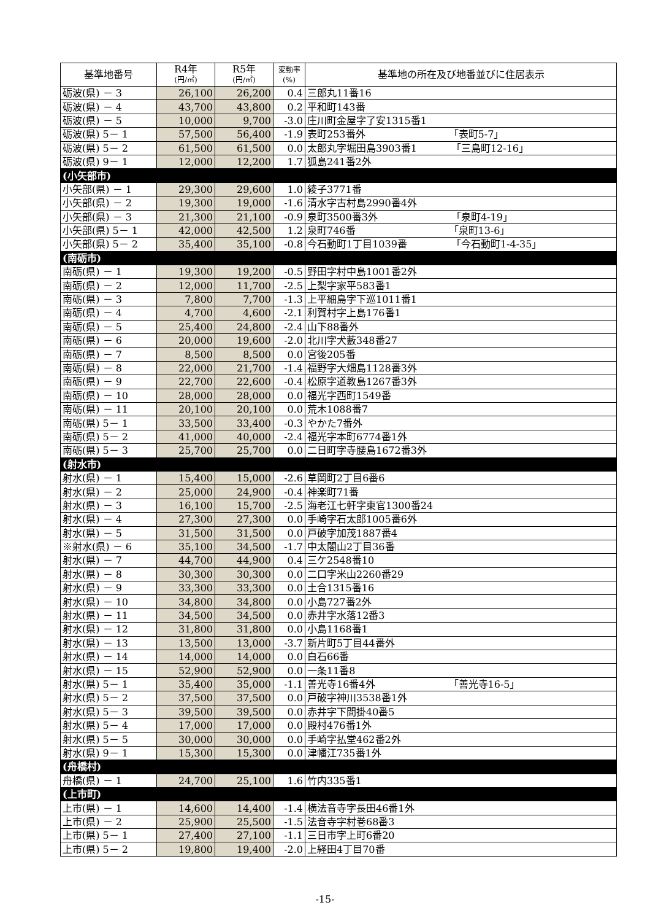| 基準地番号 | R4年 (円/㎡) | R5年 (円/㎡) | 変動率 (%) | 基準地の所在及び地番並びに住居表示 |
| --- | --- | --- | --- | --- |
| 砺波(県) － 3 | 26,100 | 26,200 | 0.4 | 三郎丸11番16 |
| 砺波(県) － 4 | 43,700 | 43,800 | 0.2 | 平和町143番 |
| 砺波(県) － 5 | 10,000 | 9,700 | -3.0 | 庄川町金屋字了安1315番1 |
| 砺波(県) 5－ 1 | 57,500 | 56,400 | -1.9 | 表町253番外 「表町5-7」 |
| 砺波(県) 5－ 2 | 61,500 | 61,500 | 0.0 | 太郎丸字堀田島3903番1 「三島町12-16」 |
| 砺波(県) 9－ 1 | 12,000 | 12,200 | 1.7 | 狐島241番2外 |
| (小矢部市) | | | | |
| 小矢部(県) － 1 | 29,300 | 29,600 | 1.0 | 綾子3771番 |
| 小矢部(県) － 2 | 19,300 | 19,000 | -1.6 | 清水字古村島2990番4外 |
| 小矢部(県) － 3 | 21,300 | 21,100 | -0.9 | 泉町3500番3外 「泉町4-19」 |
| 小矢部(県) 5－ 1 | 42,000 | 42,500 | 1.2 | 泉町746番 「泉町13-6」 |
| 小矢部(県) 5－ 2 | 35,400 | 35,100 | -0.8 | 今石動町1丁目1039番 「今石動町1-4-35」 |
| (南砺市) | | | | |
| 南砺(県) － 1 | 19,300 | 19,200 | -0.5 | 野田字村中島1001番2外 |
| 南砺(県) － 2 | 12,000 | 11,700 | -2.5 | 上梨字家平583番1 |
| 南砺(県) － 3 | 7,800 | 7,700 | -1.3 | 上平細島字下巡1011番1 |
| 南砺(県) － 4 | 4,700 | 4,600 | -2.1 | 利賀村字上島176番1 |
| 南砺(県) － 5 | 25,400 | 24,800 | -2.4 | 山下88番外 |
| 南砺(県) － 6 | 20,000 | 19,600 | -2.0 | 北川字犬藪348番27 |
| 南砺(県) － 7 | 8,500 | 8,500 | 0.0 | 宮後205番 |
| 南砺(県) － 8 | 22,000 | 21,700 | -1.4 | 福野字大畑島1128番3外 |
| 南砺(県) － 9 | 22,700 | 22,600 | -0.4 | 松原字道教島1267番3外 |
| 南砺(県) － 10 | 28,000 | 28,000 | 0.0 | 福光字西町1549番 |
| 南砺(県) － 11 | 20,100 | 20,100 | 0.0 | 荒木1088番7 |
| 南砺(県) 5－ 1 | 33,500 | 33,400 | -0.3 | やかた7番外 |
| 南砺(県) 5－ 2 | 41,000 | 40,000 | -2.4 | 福光字本町6774番1外 |
| 南砺(県) 5－ 3 | 25,700 | 25,700 | 0.0 | 二日町字寺腰島1672番3外 |
| (射水市) | | | | |
| 射水(県) － 1 | 15,400 | 15,000 | -2.6 | 草岡町2丁目6番6 |
| 射水(県) － 2 | 25,000 | 24,900 | -0.4 | 神楽町71番 |
| 射水(県) － 3 | 16,100 | 15,700 | -2.5 | 海老江七軒字東官1300番24 |
| 射水(県) － 4 | 27,300 | 27,300 | 0.0 | 手崎字石太郎1005番6外 |
| 射水(県) － 5 | 31,500 | 31,500 | 0.0 | 戸破字加茂1887番4 |
| ※射水(県) － 6 | 35,100 | 34,500 | -1.7 | 中太閤山2丁目36番 |
| 射水(県) － 7 | 44,700 | 44,900 | 0.4 | 三ケ2548番10 |
| 射水(県) － 8 | 30,300 | 30,300 | 0.0 | 二口字米山2260番29 |
| 射水(県) － 9 | 33,300 | 33,300 | 0.0 | 土合1315番16 |
| 射水(県) － 10 | 34,800 | 34,800 | 0.0 | 小島727番2外 |
| 射水(県) － 11 | 34,500 | 34,500 | 0.0 | 赤井字水落12番3 |
| 射水(県) － 12 | 31,800 | 31,800 | 0.0 | 小島1168番1 |
| 射水(県) － 13 | 13,500 | 13,000 | -3.7 | 新片町5丁目44番外 |
| 射水(県) － 14 | 14,000 | 14,000 | 0.0 | 白石66番 |
| 射水(県) － 15 | 52,900 | 52,900 | 0.0 | 一条11番8 |
| 射水(県) 5－ 1 | 35,400 | 35,000 | -1.1 | 善光寺16番4外 「善光寺16-5」 |
| 射水(県) 5－ 2 | 37,500 | 37,500 | 0.0 | 戸破字神川3538番1外 |
| 射水(県) 5－ 3 | 39,500 | 39,500 | 0.0 | 赤井字下間掛40番5 |
| 射水(県) 5－ 4 | 17,000 | 17,000 | 0.0 | 殿村476番1外 |
| 射水(県) 5－ 5 | 30,000 | 30,000 | 0.0 | 手崎字払堂462番2外 |
| 射水(県) 9－ 1 | 15,300 | 15,300 | 0.0 | 津幡江735番1外 |
| (舟橋村) | | | | |
| 舟橋(県) － 1 | 24,700 | 25,100 | 1.6 | 竹内335番1 |
| (上市町) | | | | |
| 上市(県) － 1 | 14,600 | 14,400 | -1.4 | 横法音寺字長田46番1外 |
| 上市(県) － 2 | 25,900 | 25,500 | -1.5 | 法音寺字村巻68番3 |
| 上市(県) 5－ 1 | 27,400 | 27,100 | -1.1 | 三日市字上町6番20 |
| 上市(県) 5－ 2 | 19,800 | 19,400 | -2.0 | 上経田4丁目70番 |
-15-